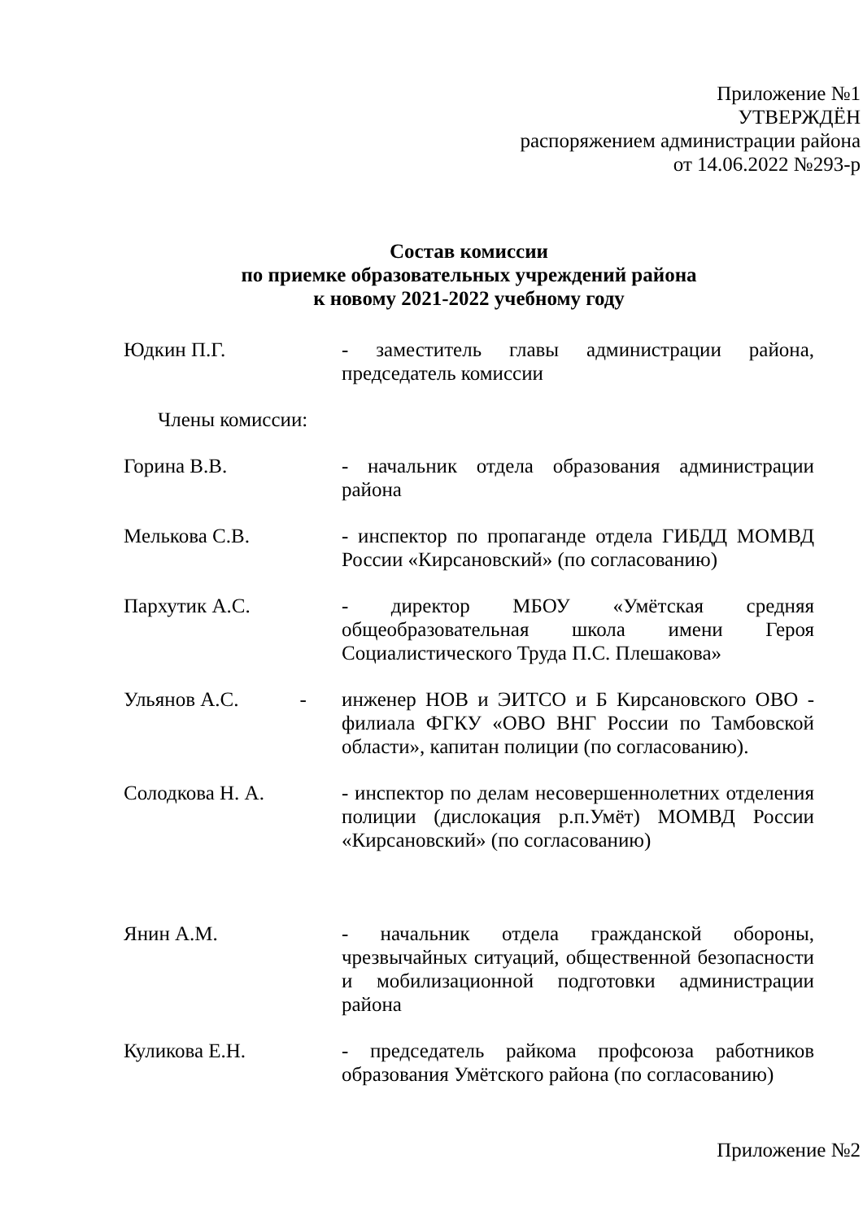Приложение №1
УТВЕРЖДЁН
распоряжением администрации района
от 14.06.2022 №293-р
Состав комиссии
по приемке образовательных учреждений района
к новому 2021-2022 учебному году
Юдкин П.Г. - заместитель главы администрации района, председатель комиссии
Члены комиссии:
Горина В.В. - начальник отдела образования администрации района
Мелькова С.В. - инспектор по пропаганде отдела ГИБДД МОМВД России «Кирсановский» (по согласованию)
Пархутик А.С. - директор МБОУ «Умётская средняя общеобразовательная школа имени Героя Социалистического Труда П.С. Плешакова»
Ульянов А.С. -
инженер НОВ и ЭИТСО и Б Кирсановского ОВО - филиала ФГКУ «ОВО ВНГ России по Тамбовской области», капитан полиции (по согласованию).
Солодкова Н. А. - инспектор по делам несовершеннолетних отделения полиции (дислокация р.п.Умёт) МОМВД России «Кирсановский» (по согласованию)
Янин А.М. - начальник отдела гражданской обороны, чрезвычайных ситуаций, общественной безопасности и мобилизационной подготовки администрации района
Куликова Е.Н. - председатель райкома профсоюза работников образования Умётского района (по согласованию)
Приложение №2